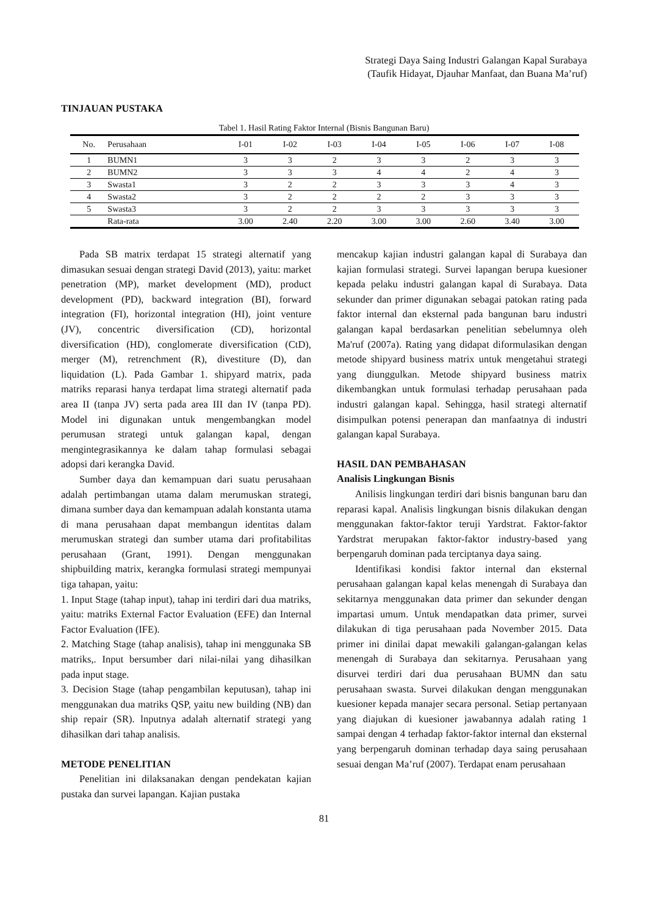Strategi Daya Saing Industri Galangan Kapal Surabaya
(Taufik Hidayat, Djauhar Manfaat, dan Buana Ma’ruf)
TINJAUAN PUSTAKA
Tabel 1. Hasil Rating Faktor Internal (Bisnis Bangunan Baru)
| No. | Perusahaan | I-01 | I-02 | I-03 | I-04 | I-05 | I-06 | I-07 | I-08 |
| --- | --- | --- | --- | --- | --- | --- | --- | --- | --- |
| 1 | BUMN1 | 3 | 3 | 2 | 3 | 3 | 2 | 3 | 3 |
| 2 | BUMN2 | 3 | 3 | 3 | 4 | 4 | 2 | 4 | 3 |
| 3 | Swasta1 | 3 | 2 | 2 | 3 | 3 | 3 | 4 | 3 |
| 4 | Swasta2 | 3 | 2 | 2 | 2 | 2 | 3 | 3 | 3 |
| 5 | Swasta3 | 3 | 2 | 2 | 3 | 3 | 3 | 3 | 3 |
| | Rata-rata | 3.00 | 2.40 | 2.20 | 3.00 | 3.00 | 2.60 | 3.40 | 3.00 |
Pada SB matrix terdapat 15 strategi alternatif yang dimasukan sesuai dengan strategi David (2013), yaitu: market penetration (MP), market development (MD), product development (PD), backward integration (BI), forward integration (FI), horizontal integration (HI), joint venture (JV), concentric diversification (CD), horizontal diversification (HD), conglomerate diversification (CtD), merger (M), retrenchment (R), divestiture (D), dan liquidation (L). Pada Gambar 1. shipyard matrix, pada matriks reparasi hanya terdapat lima strategi alternatif pada area II (tanpa JV) serta pada area III dan IV (tanpa PD). Model ini digunakan untuk mengembangkan model perumusan strategi untuk galangan kapal, dengan mengintegrasikannya ke dalam tahap formulasi sebagai adopsi dari kerangka David.
Sumber daya dan kemampuan dari suatu perusahaan adalah pertimbangan utama dalam merumuskan strategi, dimana sumber daya dan kemampuan adalah konstanta utama di mana perusahaan dapat membangun identitas dalam merumuskan strategi dan sumber utama dari profitabilitas perusahaan (Grant, 1991). Dengan menggunakan shipbuilding matrix, kerangka formulasi strategi mempunyai tiga tahapan, yaitu:
1. Input Stage (tahap input), tahap ini terdiri dari dua matriks, yaitu: matriks External Factor Evaluation (EFE) dan Internal Factor Evaluation (IFE).
2. Matching Stage (tahap analisis), tahap ini menggunaka SB matriks,. Input bersumber dari nilai-nilai yang dihasilkan pada input stage.
3. Decision Stage (tahap pengambilan keputusan), tahap ini menggunakan dua matriks QSP, yaitu new building (NB) dan ship repair (SR). lnputnya adalah alternatif strategi yang dihasilkan dari tahap analisis.
METODE PENELITIAN
Penelitian ini dilaksanakan dengan pendekatan kajian pustaka dan survei lapangan. Kajian pustaka
mencakup kajian industri galangan kapal di Surabaya dan kajian formulasi strategi. Survei lapangan berupa kuesioner kepada pelaku industri galangan kapal di Surabaya. Data sekunder dan primer digunakan sebagai patokan rating pada faktor internal dan eksternal pada bangunan baru industri galangan kapal berdasarkan penelitian sebelumnya oleh Ma'ruf (2007a). Rating yang didapat diformulasikan dengan metode shipyard business matrix untuk mengetahui strategi yang diunggulkan. Metode shipyard business matrix dikembangkan untuk formulasi terhadap perusahaan pada industri galangan kapal. Sehingga, hasil strategi alternatif disimpulkan potensi penerapan dan manfaatnya di industri galangan kapal Surabaya.
HASIL DAN PEMBAHASAN
Analisis Lingkungan Bisnis
Anilisis lingkungan terdiri dari bisnis bangunan baru dan reparasi kapal. Analisis lingkungan bisnis dilakukan dengan menggunakan faktor-faktor teruji Yardstrat. Faktor-faktor Yardstrat merupakan faktor-faktor industry-based yang berpengaruh dominan pada terciptanya daya saing.
Identifikasi kondisi faktor internal dan eksternal perusahaan galangan kapal kelas menengah di Surabaya dan sekitarnya menggunakan data primer dan sekunder dengan impartasi umum. Untuk mendapatkan data primer, survei dilakukan di tiga perusahaan pada November 2015. Data primer ini dinilai dapat mewakili galangan-galangan kelas menengah di Surabaya dan sekitarnya. Perusahaan yang disurvei terdiri dari dua perusahaan BUMN dan satu perusahaan swasta. Survei dilakukan dengan menggunakan kuesioner kepada manajer secara personal. Setiap pertanyaan yang diajukan di kuesioner jawabannya adalah rating 1 sampai dengan 4 terhadap faktor-faktor internal dan eksternal yang berpengaruh dominan terhadap daya saing perusahaan sesuai dengan Ma’ruf (2007). Terdapat enam perusahaan
81